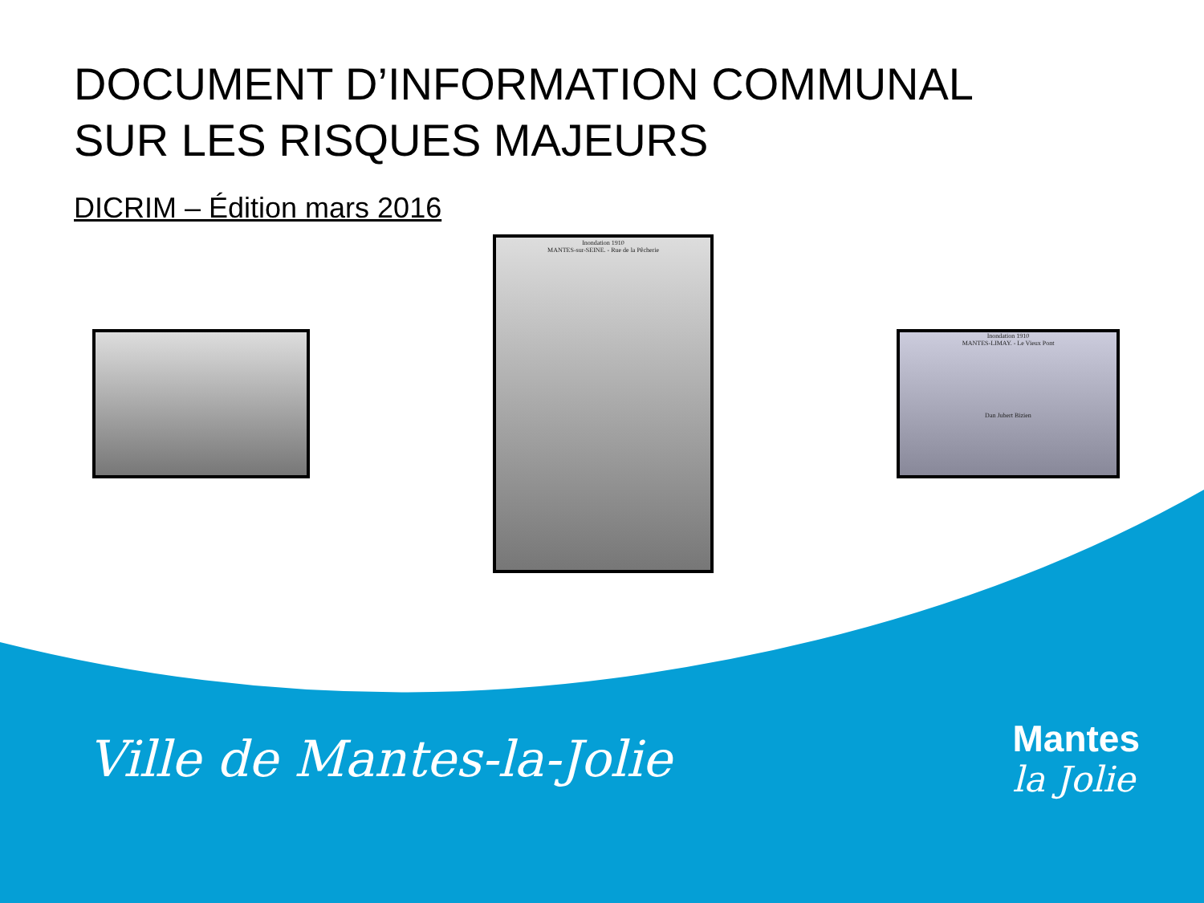DOCUMENT D’INFORMATION COMMUNAL
SUR LES RISQUES MAJEURS
DICRIM – Édition mars 2016
Inondation 1910
MANTES-sur-SEINE. - Rue de la Pêcherie
Inondation 1910
MANTES-LIMAY. - Le Vieux Pont
Dan Jubert Bizien
Ville de Mantes-la-Jolie
Mantes
la Jolie